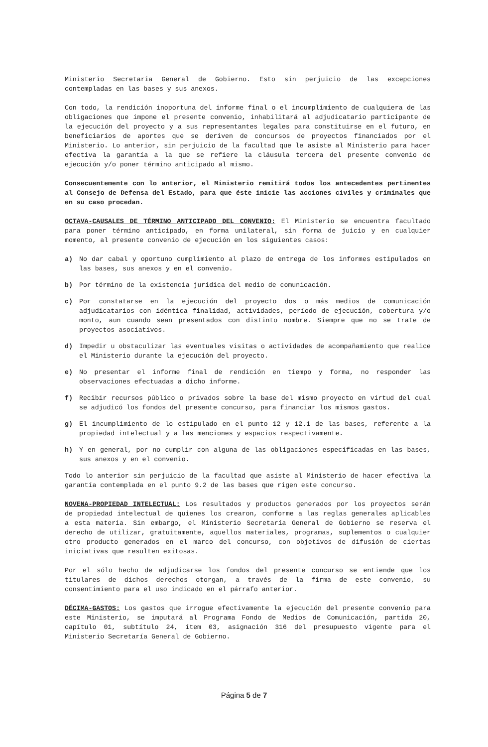Ministerio Secretaria General de Gobierno. Esto sin perjuicio de las excepciones contempladas en las bases y sus anexos.
Con todo, la rendición inoportuna del informe final o el incumplimiento de cualquiera de las obligaciones que impone el presente convenio, inhabilitará al adjudicatario participante de la ejecución del proyecto y a sus representantes legales para constituirse en el futuro, en beneficiarios de aportes que se deriven de concursos de proyectos financiados por el Ministerio. Lo anterior, sin perjuicio de la facultad que le asiste al Ministerio para hacer efectiva la garantía a la que se refiere la cláusula tercera del presente convenio de ejecución y/o poner término anticipado al mismo.
Consecuentemente con lo anterior, el Ministerio remitirá todos los antecedentes pertinentes al Consejo de Defensa del Estado, para que éste inicie las acciones civiles y criminales que en su caso procedan.
OCTAVA-CAUSALES DE TÉRMINO ANTICIPADO DEL CONVENIO: El Ministerio se encuentra facultado para poner término anticipado, en forma unilateral, sin forma de juicio y en cualquier momento, al presente convenio de ejecución en los siguientes casos:
a) No dar cabal y oportuno cumplimiento al plazo de entrega de los informes estipulados en las bases, sus anexos y en el convenio.
b) Por término de la existencia jurídica del medio de comunicación.
c) Por constatarse en la ejecución del proyecto dos o más medios de comunicación adjudicatarios con idéntica finalidad, actividades, período de ejecución, cobertura y/o monto, aun cuando sean presentados con distinto nombre. Siempre que no se trate de proyectos asociativos.
d) Impedir u obstaculizar las eventuales visitas o actividades de acompañamiento que realice el Ministerio durante la ejecución del proyecto.
e) No presentar el informe final de rendición en tiempo y forma, no responder las observaciones efectuadas a dicho informe.
f) Recibir recursos público o privados sobre la base del mismo proyecto en virtud del cual se adjudicó los fondos del presente concurso, para financiar los mismos gastos.
g) El incumplimiento de lo estipulado en el punto 12 y 12.1 de las bases, referente a la propiedad intelectual y a las menciones y espacios respectivamente.
h) Y en general, por no cumplir con alguna de las obligaciones especificadas en las bases, sus anexos y en el convenio.
Todo lo anterior sin perjuicio de la facultad que asiste al Ministerio de hacer efectiva la garantía contemplada en el punto 9.2 de las bases que rigen este concurso.
NOVENA-PROPIEDAD INTELECTUAL: Los resultados y productos generados por los proyectos serán de propiedad intelectual de quienes los crearon, conforme a las reglas generales aplicables a esta materia. Sin embargo, el Ministerio Secretaría General de Gobierno se reserva el derecho de utilizar, gratuitamente, aquellos materiales, programas, suplementos o cualquier otro producto generados en el marco del concurso, con objetivos de difusión de ciertas iniciativas que resulten exitosas.
Por el sólo hecho de adjudicarse los fondos del presente concurso se entiende que los titulares de dichos derechos otorgan, a través de la firma de este convenio, su consentimiento para el uso indicado en el párrafo anterior.
DÉCIMA-GASTOS: Los gastos que irrogue efectivamente la ejecución del presente convenio para este Ministerio, se imputará al Programa Fondo de Medios de Comunicación, partida 20, capítulo 01, subtítulo 24, ítem 03, asignación 316 del presupuesto vigente para el Ministerio Secretaría General de Gobierno.
Página 5 de 7